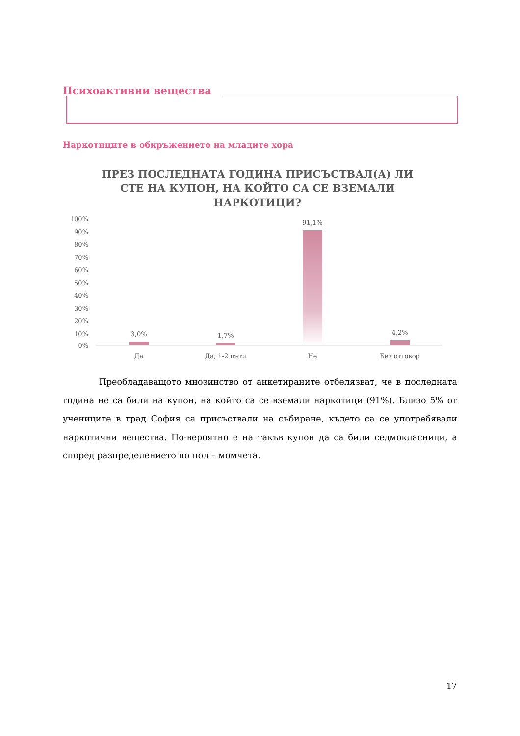Психоактивни вещества
Наркотиците в обкръжението на младите хора
ПРЕЗ ПОСЛЕДНАТА ГОДИНА ПРИСЪСТВАЛ(А) ЛИ СТЕ НА КУПОН, НА КОЙТО СА СЕ ВЗЕМАЛИ НАРКОТИЦИ?
100%
90%
80%
70%
60%
50%
40%
30%
20%
10%
0%
3,0%
1,7%
91,1%
4,2%
Да
Да, 1-2 пъти
Не
Без отговор
Преобладаващото мнозинство от анкетираните отбелязват, че в последната година не са били на купон, на който са се вземали наркотици (91%). Близо 5% от учениците в град София са присъствали на събиране, където са се употребявали наркотични вещества. По-вероятно е на такъв купон да са били седмокласници, а според разпределението по пол – момчета.
17